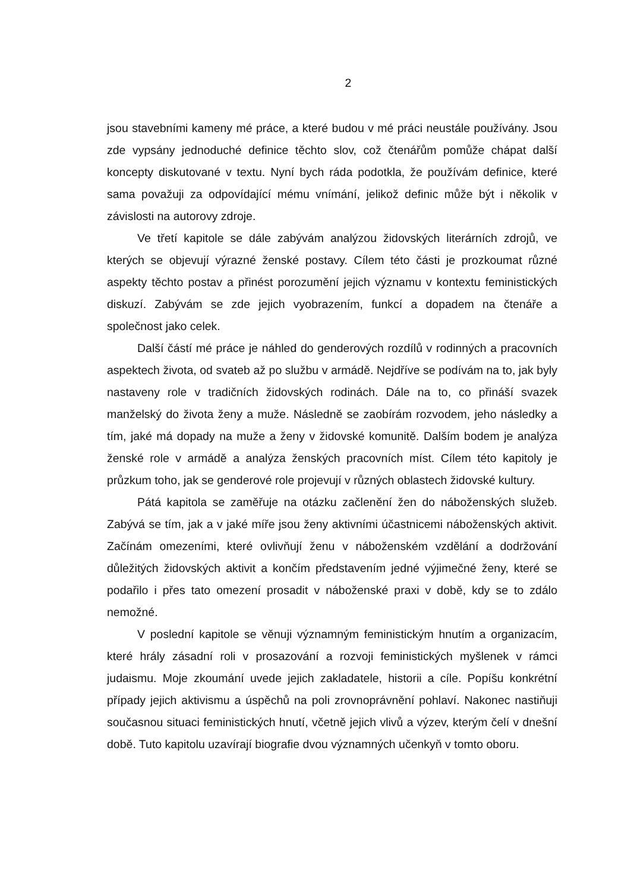2
jsou stavebními kameny mé práce, a které budou v mé práci neustále používány. Jsou zde vypsány jednoduché definice těchto slov, což čtenářům pomůže chápat další koncepty diskutované v textu. Nyní bych ráda podotkla, že používám definice, které sama považuji za odpovídající mému vnímání, jelikož definic může být i několik v závislosti na autorovy zdroje.
Ve třetí kapitole se dále zabývám analýzou židovských literárních zdrojů, ve kterých se objevují výrazné ženské postavy. Cílem této části je prozkoumat různé aspekty těchto postav a přinést porozumění jejich významu v kontextu feministických diskuzí. Zabývám se zde jejich vyobrazením, funkcí a dopadem na čtenáře a společnost jako celek.
Další částí mé práce je náhled do genderových rozdílů v rodinných a pracovních aspektech života, od svateb až po službu v armádě. Nejdříve se podívám na to, jak byly nastaveny role v tradičních židovských rodinách. Dále na to, co přináší svazek manželský do života ženy a muže. Následně se zaobírám rozvodem, jeho následky a tím, jaké má dopady na muže a ženy v židovské komunitě. Dalším bodem je analýza ženské role v armádě a analýza ženských pracovních míst. Cílem této kapitoly je průzkum toho, jak se genderové role projevují v různých oblastech židovské kultury.
Pátá kapitola se zaměřuje na otázku začlenění žen do náboženských služeb. Zabývá se tím, jak a v jaké míře jsou ženy aktivními účastnicemi náboženských aktivit. Začínám omezeními, které ovlivňují ženu v náboženském vzdělání a dodržování důležitých židovských aktivit a končím představením jedné výjimečné ženy, které se podařilo i přes tato omezení prosadit v náboženské praxi v době, kdy se to zdálo nemožné.
V poslední kapitole se věnuji významným feministickým hnutím a organizacím, které hrály zásadní roli v prosazování a rozvoji feministických myšlenek v rámci judaismu. Moje zkoumání uvede jejich zakladatele, historii a cíle. Popíšu konkrétní případy jejich aktivismu a úspěchů na poli zrovnoprávnění pohlaví. Nakonec nastiňuji současnou situaci feministických hnutí, včetně jejich vlivů a výzev, kterým čelí v dnešní době. Tuto kapitolu uzavírají biografie dvou významných učenkyň v tomto oboru.